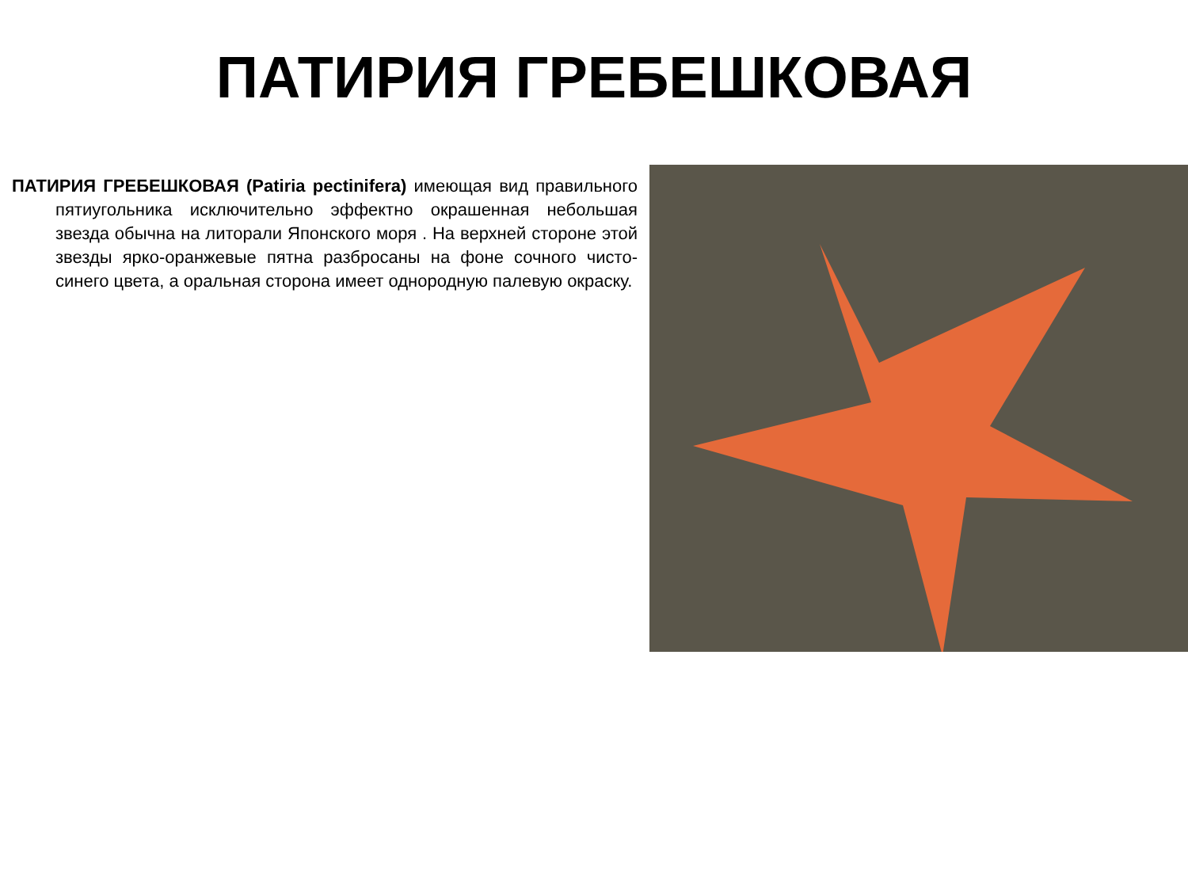ПАТИРИЯ ГРЕБЕШКОВАЯ
ПАТИРИЯ ГРЕБЕШКОВАЯ (Patiria pectinifera) имеющая вид правильного пятиугольника исключительно эффектно окрашенная небольшая звезда обычна на литорали Японского моря . На верхней стороне этой звезды ярко-оранжевые пятна разбросаны на фоне сочного чисто-синего цвета, а оральная сторона имеет однородную палевую окраску.